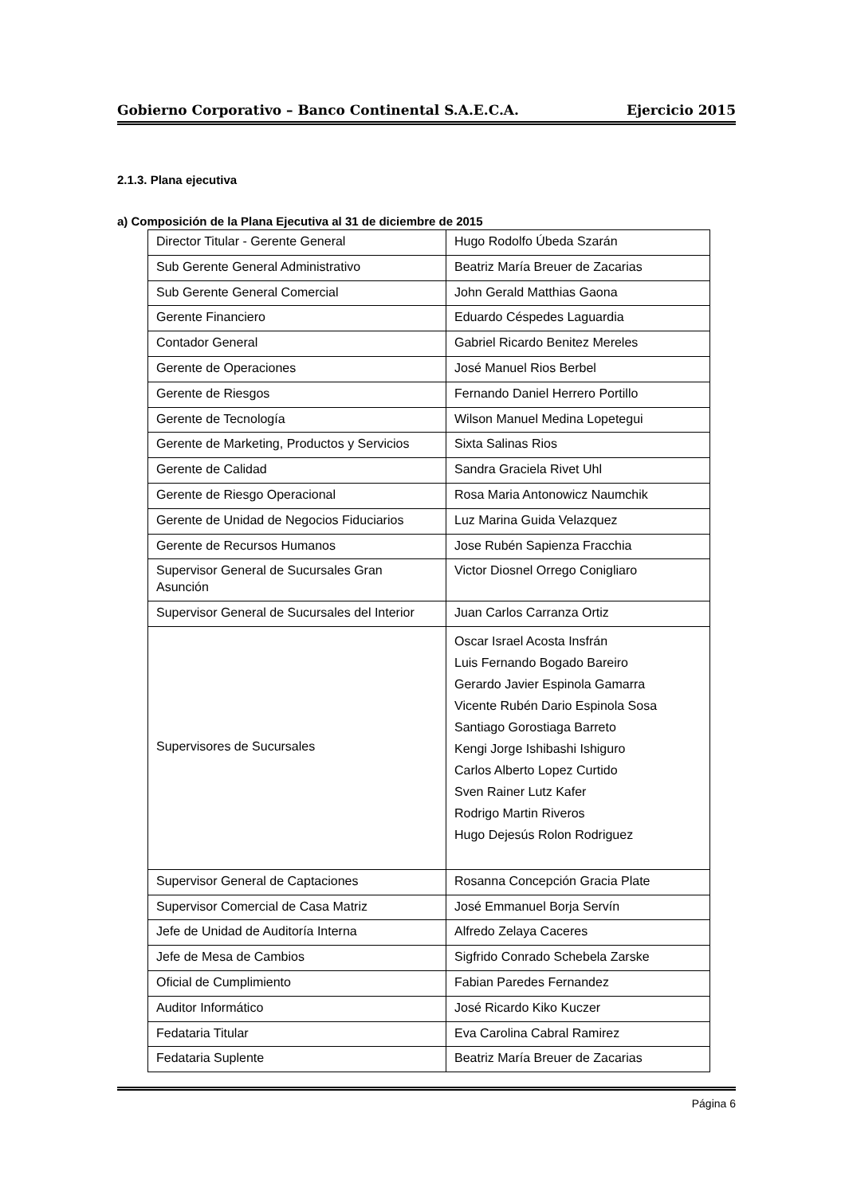Gobierno Corporativo – Banco Continental S.A.E.C.A. Ejercicio 2015
2.1.3. Plana ejecutiva
a) Composición de la Plana Ejecutiva al 31 de diciembre de 2015
| Director Titular - Gerente General | Hugo Rodolfo Úbeda Szarán |
| Sub Gerente General Administrativo | Beatriz María Breuer de Zacarias |
| Sub Gerente General Comercial | John Gerald Matthias Gaona |
| Gerente Financiero | Eduardo Céspedes Laguardia |
| Contador General | Gabriel Ricardo Benitez Mereles |
| Gerente de Operaciones | José Manuel Rios Berbel |
| Gerente de Riesgos | Fernando Daniel Herrero Portillo |
| Gerente de Tecnología | Wilson Manuel Medina Lopetegui |
| Gerente de Marketing, Productos y Servicios | Sixta Salinas Rios |
| Gerente de Calidad | Sandra Graciela Rivet Uhl |
| Gerente de Riesgo Operacional | Rosa Maria Antonowicz Naumchik |
| Gerente de Unidad de Negocios Fiduciarios | Luz Marina Guida Velazquez |
| Gerente de Recursos Humanos | Jose Rubén Sapienza Fracchia |
| Supervisor General de Sucursales Gran Asunción | Victor Diosnel Orrego Conigliaro |
| Supervisor General de Sucursales del Interior | Juan Carlos Carranza Ortiz |
| Supervisores de Sucursales | Oscar Israel Acosta Insfrán Luis Fernando Bogado Bareiro Gerardo Javier Espinola Gamarra Vicente Rubén Dario Espinola Sosa Santiago Gorostiaga Barreto Kengi Jorge Ishibashi Ishiguro Carlos Alberto Lopez Curtido Sven Rainer Lutz Kafer Rodrigo Martin Riveros Hugo Dejesús Rolon Rodriguez |
| Supervisor General de Captaciones | Rosanna Concepción Gracia Plate |
| Supervisor Comercial de Casa Matriz | José Emmanuel Borja Servín |
| Jefe de Unidad de Auditoría Interna | Alfredo Zelaya Caceres |
| Jefe de Mesa de Cambios | Sigfrido Conrado Schebela Zarske |
| Oficial de Cumplimiento | Fabian Paredes Fernandez |
| Auditor Informático | José Ricardo Kiko Kuczer |
| Fedataria Titular | Eva Carolina Cabral Ramirez |
| Fedataria Suplente | Beatriz María Breuer de Zacarias |
Página 6